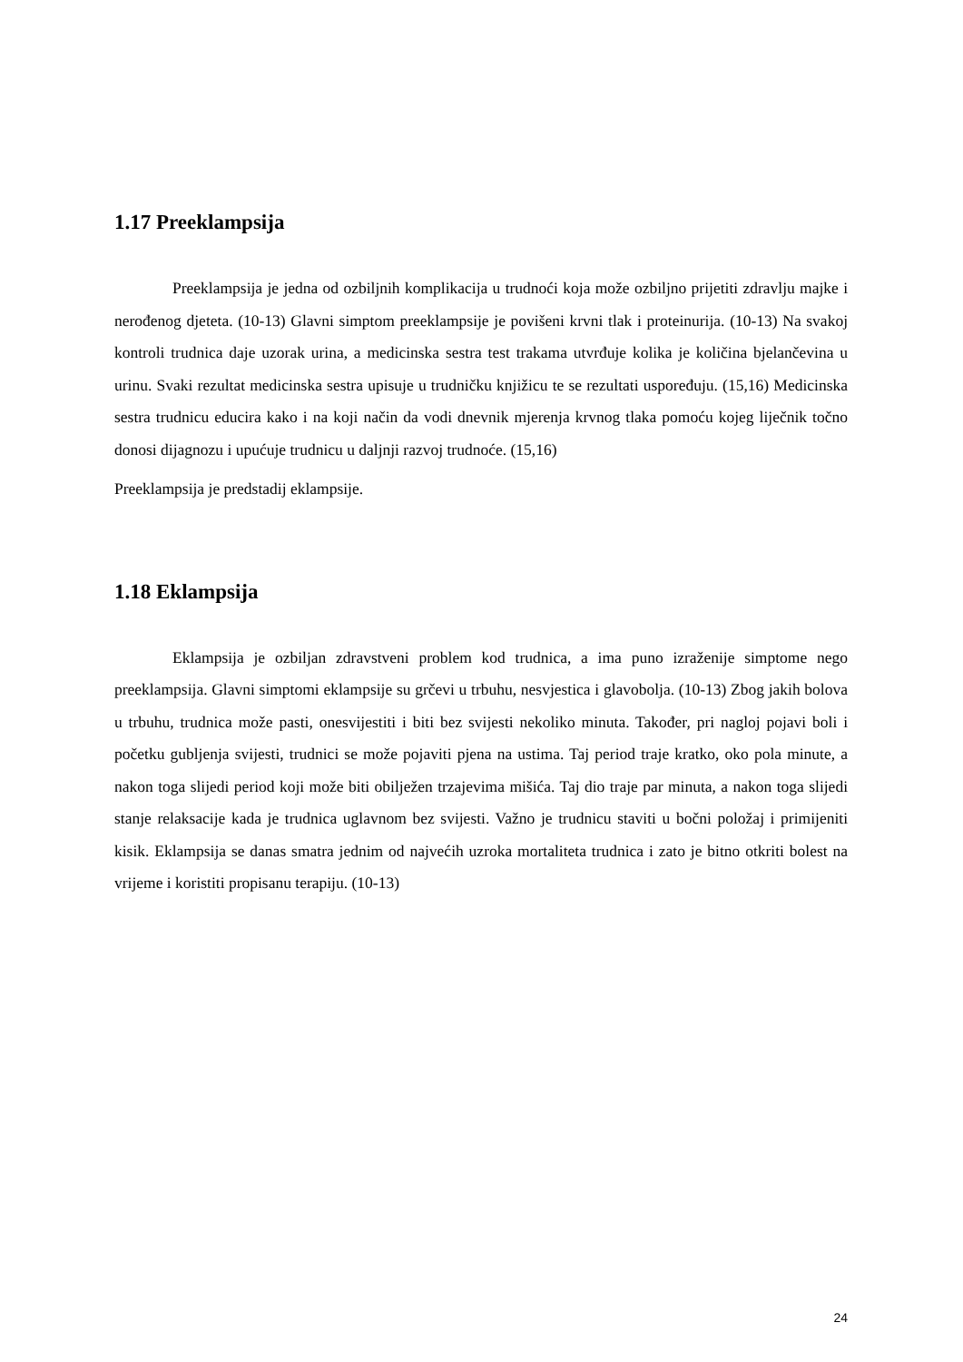1.17 Preeklampsija
Preeklampsija je jedna od ozbiljnih komplikacija u trudnoći koja može ozbiljno prijetiti zdravlju majke i nerođenog djeteta. (10-13) Glavni simptom preeklampsije je povišeni krvni tlak i proteinurija. (10-13) Na svakoj kontroli trudnica daje uzorak urina, a medicinska sestra test trakama utvrđuje kolika je količina bjelančevina u urinu. Svaki rezultat medicinska sestra upisuje u trudničku knjižicu te se rezultati uspoređuju. (15,16) Medicinska sestra trudnicu educira kako i na koji način da vodi dnevnik mjerenja krvnog tlaka pomoću kojeg liječnik točno donosi dijagnozu i upućuje trudnicu u daljnji razvoj trudnoće. (15,16)
Preeklampsija je predstadij eklampsije.
1.18 Eklampsija
Eklampsija je ozbiljan zdravstveni problem kod trudnica, a ima puno izraženije simptome nego preeklampsija. Glavni simptomi eklampsije su grčevi u trbuhu, nesvjestica i glavobolja. (10-13) Zbog jakih bolova u trbuhu, trudnica može pasti, onesvijestiti i biti bez svijesti nekoliko minuta. Također, pri nagloj pojavi boli i početku gubljenja svijesti, trudnici se može pojaviti pjena na ustima. Taj period traje kratko, oko pola minute, a nakon toga slijedi period koji može biti obilježen trzajevima mišića. Taj dio traje par minuta, a nakon toga slijedi stanje relaksacije kada je trudnica uglavnom bez svijesti. Važno je trudnicu staviti u bočni položaj i primijeniti kisik. Eklampsija se danas smatra jednim od najvećih uzroka mortaliteta trudnica i zato je bitno otkriti bolest na vrijeme i koristiti propisanu terapiju. (10-13)
24